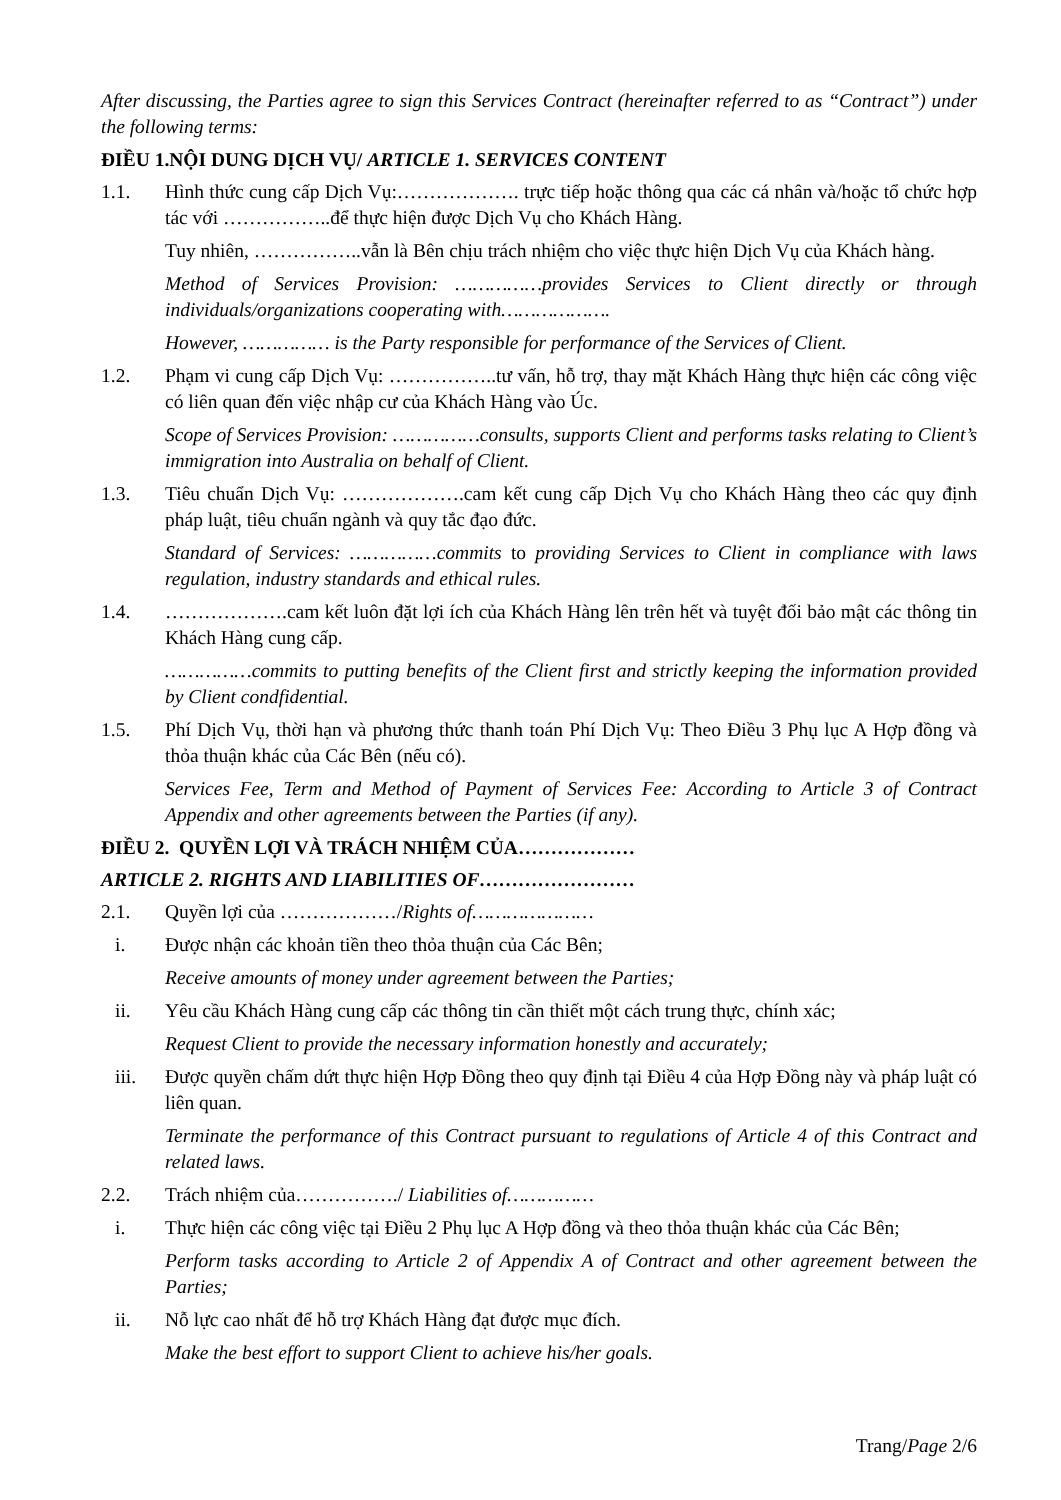After discussing, the Parties agree to sign this Services Contract (hereinafter referred to as “Contract”) under the following terms:
ĐIỀU 1.NỘI DUNG DỊCH VỤ/ ARTICLE 1. SERVICES CONTENT
1.1. Hình thức cung cấp Dịch Vụ:………………. trực tiếp hoặc thông qua các cá nhân và/hoặc tổ chức hợp tác với ……………..để thực hiện được Dịch Vụ cho Khách Hàng.
Tuy nhiên, ……………..vẫn là Bên chịu trách nhiệm cho việc thực hiện Dịch Vụ của Khách hàng.
Method of Services Provision: ……………provides Services to Client directly or through individuals/organizations cooperating with……………….
However, …………… is the Party responsible for performance of the Services of Client.
1.2. Phạm vi cung cấp Dịch Vụ: ……………..tư vấn, hỗ trợ, thay mặt Khách Hàng thực hiện các công việc có liên quan đến việc nhập cư của Khách Hàng vào Úc.
Scope of Services Provision: ……………consults, supports Client and performs tasks relating to Client’s immigration into Australia on behalf of Client.
1.3. Tiêu chuẩn Dịch Vụ: ……………….cam kết cung cấp Dịch Vụ cho Khách Hàng theo các quy định pháp luật, tiêu chuẩn ngành và quy tắc đạo đức.
Standard of Services: ……………commits to providing Services to Client in compliance with laws regulation, industry standards and ethical rules.
1.4. ……………….cam kết luôn đặt lợi ích của Khách Hàng lên trên hết và tuyệt đối bảo mật các thông tin Khách Hàng cung cấp.
……………commits to putting benefits of the Client first and strictly keeping the information provided by Client condfidential.
1.5. Phí Dịch Vụ, thời hạn và phương thức thanh toán Phí Dịch Vụ: Theo Điều 3 Phụ lục A Hợp đồng và thỏa thuận khác của Các Bên (nếu có).
Services Fee, Term and Method of Payment of Services Fee: According to Article 3 of Contract Appendix and other agreements between the Parties (if any).
ĐIỀU 2. QUYỀN LỢI VÀ TRÁCH NHIỆM CỦA………………
ARTICLE 2. RIGHTS AND LIABILITIES OF……………………
2.1. Quyền lợi của ………………/Rights of…………………
i. Được nhận các khoản tiền theo thỏa thuận của Các Bên;
Receive amounts of money under agreement between the Parties;
ii. Yêu cầu Khách Hàng cung cấp các thông tin cần thiết một cách trung thực, chính xác;
Request Client to provide the necessary information honestly and accurately;
iii. Được quyền chấm dứt thực hiện Hợp Đồng theo quy định tại Điều 4 của Hợp Đồng này và pháp luật có liên quan.
Terminate the performance of this Contract pursuant to regulations of Article 4 of this Contract and related laws.
2.2. Trách nhiệm của……………./ Liabilities of……………
i. Thực hiện các công việc tại Điều 2 Phụ lục A Hợp đồng và theo thỏa thuận khác của Các Bên;
Perform tasks according to Article 2 of Appendix A of Contract and other agreement between the Parties;
ii. Nỗ lực cao nhất để hỗ trợ Khách Hàng đạt được mục đích.
Make the best effort to support Client to achieve his/her goals.
Trang/Page 2/6